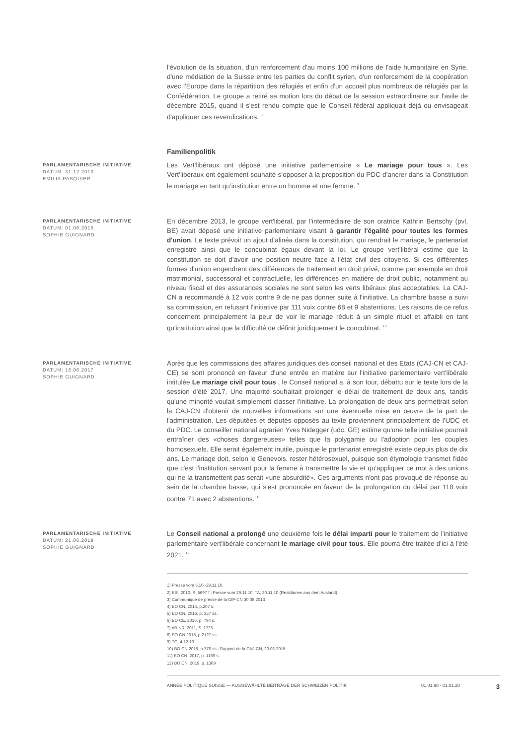l'évolution de la situation, d'un renforcement d'au moins 100 millions de l'aide humanitaire en Syrie, d'une médiation de la Suisse entre les parties du conflit syrien, d'un renforcement de la coopération avec l'Europe dans la répartition des réfugiés et enfin d'un accueil plus nombreux de réfugiés par la Confédération. Le groupe a retiré sa motion lors du débat de la session extraordinaire sur l'asile de décembre 2015, quand il s'est rendu compte que le Conseil fédéral appliquait déjà ou envisageait d'appliquer ces revendications. <sup>8</sup>
Familienpolitik
PARLAMENTARISCHE INITIATIVE
DATUM: 31.12.2013
EMILIA PASQUIER
Les Vert’libéraux ont déposé une initiative parlementaire « Le mariage pour tous ». Les Vert’libéraux ont également souhaité s’opposer à la proposition du PDC d’ancrer dans la Constitution le mariage en tant qu’institution entre un homme et une femme. <sup>9</sup>
PARLAMENTARISCHE INITIATIVE
DATUM: 01.06.2015
SOPHIE GUIGNARD
En décembre 2013, le groupe vert'libéral, par l'intermédiaire de son oratrice Kathrin Bertschy (pvl, BE) avait déposé une initiative parlementaire visant à garantir l'égalité pour toutes les formes d'union. Le texte prévoit un ajout d'alinéa dans la constitution, qui rendrait le mariage, le partenariat enregistré ainsi que le concubinat égaux devant la loi. Le groupe vert'libéral estime que la constitution se doit d'avoir une position neutre face à l'état civil des citoyens. Si ces différentes formes d'union engendrent des différences de traitement en droit privé, comme par exemple en droit matrimonial, successoral et contractuelle, les différences en matière de droit public, notamment au niveau fiscal et des assurances sociales ne sont selon les verts libéraux plus acceptables. La CAJ-CN a recommandé à 12 voix contre 9 de ne pas donner suite à l'initiative. La chambre basse a suivi sa commission, en refusant l'initiative par 111 voix contre 68 et 9 abstentions. Les raisons de ce refus concernent principalement la peur de voir le mariage réduit à un simple rituel et affaibli en tant qu'institution ainsi que la difficulté de définir juridiquement le concubinat. <sup>10</sup>
PARLAMENTARISCHE INITIATIVE
DATUM: 16.06.2017
SOPHIE GUIGNARD
Après que les commissions des affaires juridiques des conseil national et des Etats (CAJ-CN et CAJ-CE) se sont prononcé en faveur d'une entrée en matière sur l'initiative parlementaire vert'libérale intitulée Le mariage civil pour tous , le Conseil national a, à son tour, débattu sur le texte lors de la session d'été 2017. Une majorité souhaitait prolonger le délai de traitement de deux ans, tandis qu'une minorité voulait simplement classer l'initiative. La prolongation de deux ans permettrait selon la CAJ-CN d'obtenir de nouvelles informations sur une éventuelle mise en œuvre de la part de l'administration. Les députées et députés opposés au texte proviennent principalement de l'UDC et du PDC. Le conseiller national agrarien Yves Nidegger (udc, GE) estime qu'une telle initiative pourrait entraîner des «choses dangereuses» telles que la polygamie ou l'adoption pour les couples homosexuels. Elle serait également inutile, puisque le partenariat enregistré existe depuis plus de dix ans. Le mariage doit, selon le Genevois, rester hétérosexuel, puisque son étymologie transmet l'idée que c'est l'institution servant pour la femme à transmettre la vie et qu'appliquer ce mot à des unions qui ne la transmettent pas serait «une absurdité». Ces arguments n'ont pas provoqué de réponse au sein de la chambre basse, qui s'est prononcée en faveur de la prolongation du délai par 118 voix contre 71 avec 2 abstentions. <sup>11</sup>
PARLAMENTARISCHE INITIATIVE
DATUM: 21.06.2019
SOPHIE GUIGNARD
Le Conseil national a prolongé une deuxième fois le délai imparti pour le traitement de l'initiative parlementaire vert'libérale concernant le mariage civil pour tous. Elle pourra être traitée d'ici à l'été 2021. <sup>12</sup>
1) Presse vom 5.10.-29.11.10.
2) BBl, 2010, S. 5697 f.; Presse vom 29.11.10; TA, 30.11.10 (Reaktionen aus dem Ausland).
3) Communiqué de presse de la CIP-CN 30.08.2013
4) BO CN, 2014, p.207 s.
5) BO CN, 2016, p. 357 ss.
6) BO CE, 2016, p. 794 s.
7) AB NR, 2011, S. 1725.
8) BO CN 2015, p.2127 ss.
9) TG, 4.12.13.
10) BO CN 2015, p.776 ss.; Rapport de la CAJ-CN, 20.02.2015
11) BO CN, 2017, p. 1189 s.
12) BO CN, 2019, p. 1309
ANNÉE POLITIQUE SUISSE — AUSGEWÄHLTE BEITRÄGE DER SCHWEIZER POLITIK 01.01.90 - 01.01.20 3